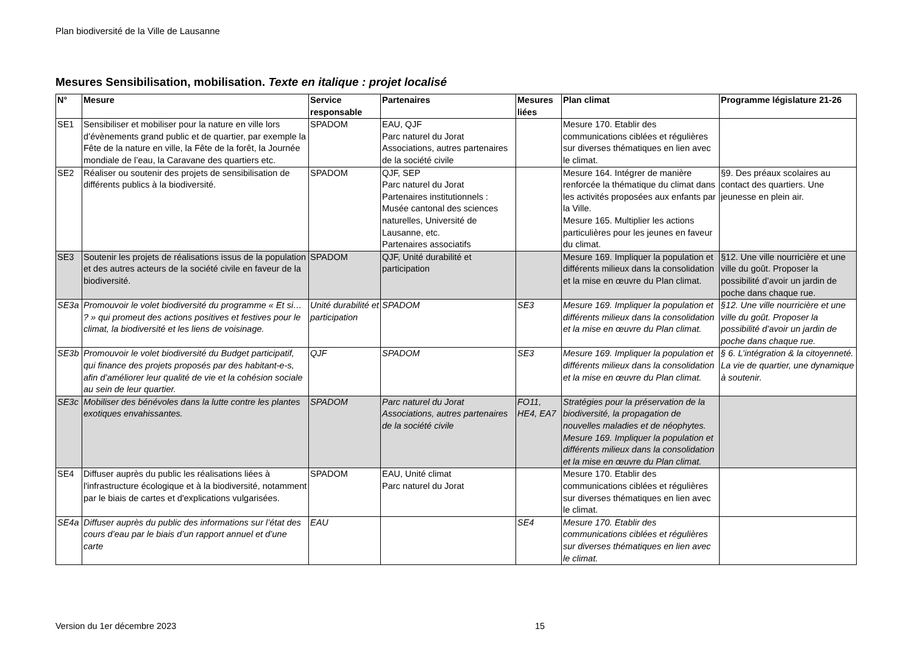Plan biodiversité de la Ville de Lausanne
Mesures Sensibilisation, mobilisation. Texte en italique : projet localisé
| N° | Mesure | Service responsable | Partenaires | Mesures liées | Plan climat | Programme législature 21-26 |
| --- | --- | --- | --- | --- | --- | --- |
| SE1 | Sensibiliser et mobiliser pour la nature en ville lors d’évènements grand public et de quartier, par exemple la Fête de la nature en ville, la Fête de la forêt, la Journée mondiale de l’eau, la Caravane des quartiers etc. | SPADOM | EAU, QJF Parc naturel du Jorat Associations, autres partenaires de la société civile | | Mesure 170. Etablir des communications ciblées et régulières sur diverses thématiques en lien avec le climat. | |
| SE2 | Réaliser ou soutenir des projets de sensibilisation de différents publics à la biodiversité. | SPADOM | QJF, SEP Parc naturel du Jorat Partenaires institutionnels : Musée cantonal des sciences naturelles, Université de Lausanne, etc. Partenaires associatifs | | Mesure 164. Intégrer de manière renforcée la thématique du climat dans les activités proposées aux enfants par la Ville. Mesure 165. Multiplier les actions particulières pour les jeunes en faveur du climat. | §9. Des préaux scolaires au contact des quartiers. Une jeunesse en plein air. |
| SE3 | Soutenir les projets de réalisations issus de la population et des autres acteurs de la société civile en faveur de la biodiversité. | SPADOM | QJF, Unité durabilité et participation | | Mesure 169. Impliquer la population et différents milieux dans la consolidation et la mise en œuvre du Plan climat. | §12. Une ville nourricière et une ville du goût. Proposer la possibilité d’avoir un jardin de poche dans chaque rue. |
| SE3a | Promouvoir le volet biodiversité du programme « Et si… ? » qui promeut des actions positives et festives pour le climat, la biodiversité et les liens de voisinage. | Unité durabilité et participation | SPADOM | SE3 | Mesure 169. Impliquer la population et différents milieux dans la consolidation et la mise en œuvre du Plan climat. | §12. Une ville nourricière et une ville du goût. Proposer la possibilité d’avoir un jardin de poche dans chaque rue. |
| SE3b | Promouvoir le volet biodiversité du Budget participatif, qui finance des projets proposés par des habitant-e-s, afin d’améliorer leur qualité de vie et la cohésion sociale au sein de leur quartier. | QJF | SPADOM | SE3 | Mesure 169. Impliquer la population et différents milieux dans la consolidation et la mise en œuvre du Plan climat. | § 6. L’intégration & la citoyenneté. La vie de quartier, une dynamique à soutenir. |
| SE3c | Mobiliser des bénévoles dans la lutte contre les plantes exotiques envahissantes. | SPADOM | Parc naturel du Jorat Associations, autres partenaires de la société civile | FO11, HE4, EA7 | Stratégies pour la préservation de la biodiversité, la propagation de nouvelles maladies et de néophytes. Mesure 169. Impliquer la population et différents milieux dans la consolidation et la mise en œuvre du Plan climat. | |
| SE4 | Diffuser auprès du public les réalisations liées à l'infrastructure écologique et à la biodiversité, notamment par le biais de cartes et d'explications vulgarisées. | SPADOM | EAU, Unité climat Parc naturel du Jorat | | Mesure 170. Etablir des communications ciblées et régulières sur diverses thématiques en lien avec le climat. | |
| SE4a | Diffuser auprès du public des informations sur l’état des cours d’eau par le biais d’un rapport annuel et d’une carte | EAU | | SE4 | Mesure 170. Etablir des communications ciblées et régulières sur diverses thématiques en lien avec le climat. | |
Version du 1er décembre 2023 15